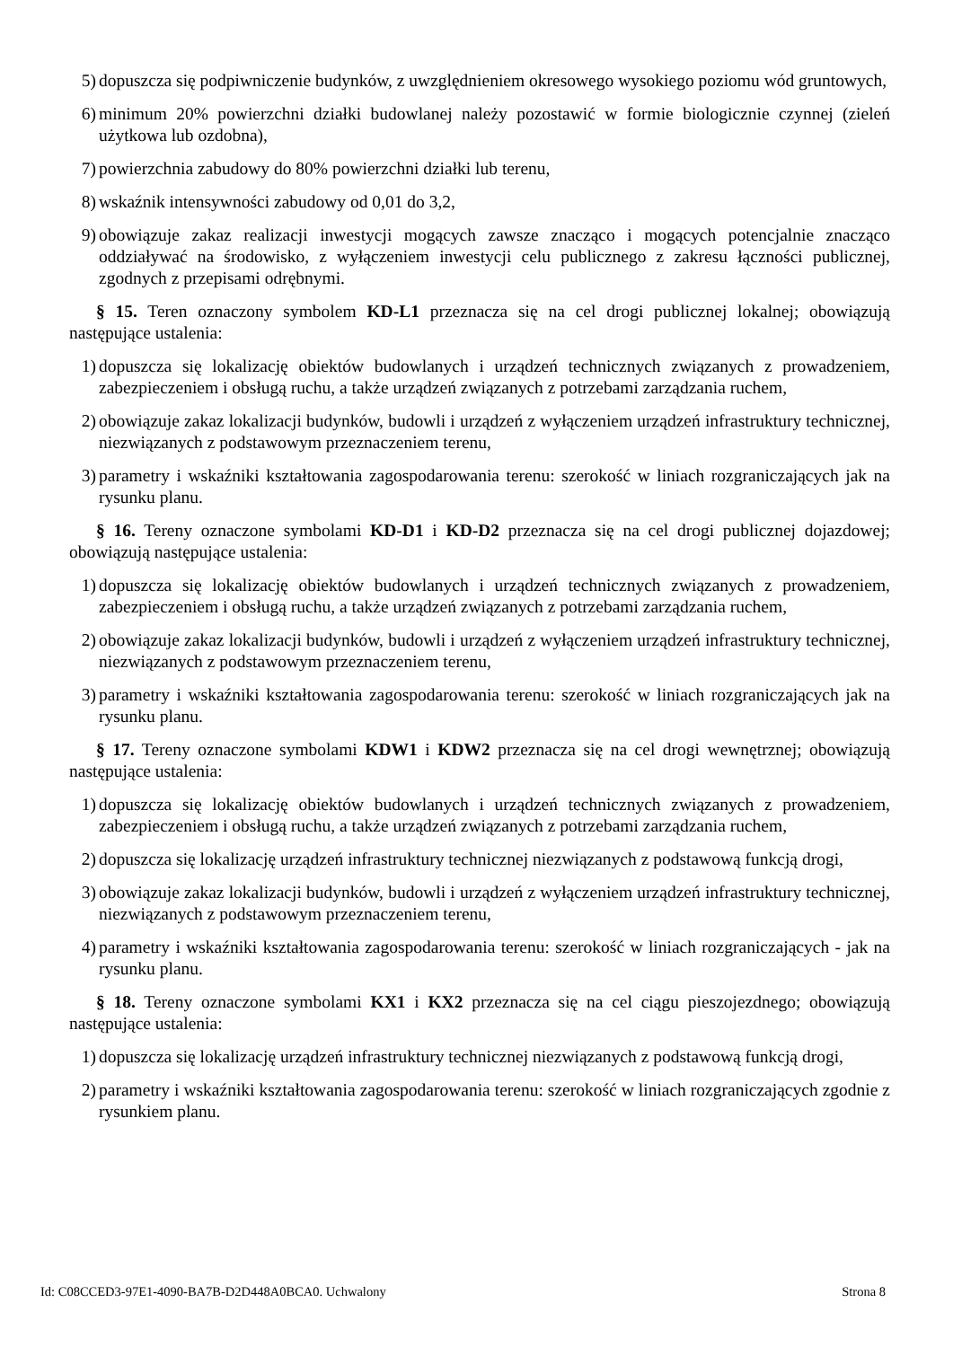5) dopuszcza się podpiwniczenie budynków, z uwzględnieniem okresowego wysokiego poziomu wód gruntowych,
6) minimum 20% powierzchni działki budowlanej należy pozostawić w formie biologicznie czynnej (zieleń użytkowa lub ozdobna),
7) powierzchnia zabudowy do 80% powierzchni działki lub terenu,
8) wskaźnik intensywności zabudowy od 0,01 do 3,2,
9) obowiązuje zakaz realizacji inwestycji mogących zawsze znacząco i mogących potencjalnie znacząco oddziaływać na środowisko, z wyłączeniem inwestycji celu publicznego z zakresu łączności publicznej, zgodnych z przepisami odrębnymi.
§ 15. Teren oznaczony symbolem KD-L1 przeznacza się na cel drogi publicznej lokalnej; obowiązują następujące ustalenia:
1) dopuszcza się lokalizację obiektów budowlanych i urządzeń technicznych związanych z prowadzeniem, zabezpieczeniem i obsługą ruchu, a także urządzeń związanych z potrzebami zarządzania ruchem,
2) obowiązuje zakaz lokalizacji budynków, budowli i urządzeń z wyłączeniem urządzeń infrastruktury technicznej, niezwiązanych z podstawowym przeznaczeniem terenu,
3) parametry i wskaźniki kształtowania zagospodarowania terenu: szerokość w liniach rozgraniczających jak na rysunku planu.
§ 16. Tereny oznaczone symbolami KD-D1 i KD-D2 przeznacza się na cel drogi publicznej dojazdowej; obowiązują następujące ustalenia:
1) dopuszcza się lokalizację obiektów budowlanych i urządzeń technicznych związanych z prowadzeniem, zabezpieczeniem i obsługą ruchu, a także urządzeń związanych z potrzebami zarządzania ruchem,
2) obowiązuje zakaz lokalizacji budynków, budowli i urządzeń z wyłączeniem urządzeń infrastruktury technicznej, niezwiązanych z podstawowym przeznaczeniem terenu,
3) parametry i wskaźniki kształtowania zagospodarowania terenu: szerokość w liniach rozgraniczających jak na rysunku planu.
§ 17. Tereny oznaczone symbolami KDW1 i KDW2 przeznacza się na cel drogi wewnętrznej; obowiązują następujące ustalenia:
1) dopuszcza się lokalizację obiektów budowlanych i urządzeń technicznych związanych z prowadzeniem, zabezpieczeniem i obsługą ruchu, a także urządzeń związanych z potrzebami zarządzania ruchem,
2) dopuszcza się lokalizację urządzeń infrastruktury technicznej niezwiązanych z podstawową funkcją drogi,
3) obowiązuje zakaz lokalizacji budynków, budowli i urządzeń z wyłączeniem urządzeń infrastruktury technicznej, niezwiązanych z podstawowym przeznaczeniem terenu,
4) parametry i wskaźniki kształtowania zagospodarowania terenu: szerokość w liniach rozgraniczających - jak na rysunku planu.
§ 18. Tereny oznaczone symbolami KX1 i KX2 przeznacza się na cel ciągu pieszojezdnego; obowiązują następujące ustalenia:
1) dopuszcza się lokalizację urządzeń infrastruktury technicznej niezwiązanych z podstawową funkcją drogi,
2) parametry i wskaźniki kształtowania zagospodarowania terenu: szerokość w liniach rozgraniczających zgodnie z rysunkiem planu.
Id: C08CCED3-97E1-4090-BA7B-D2D448A0BCA0. Uchwalony Strona 8